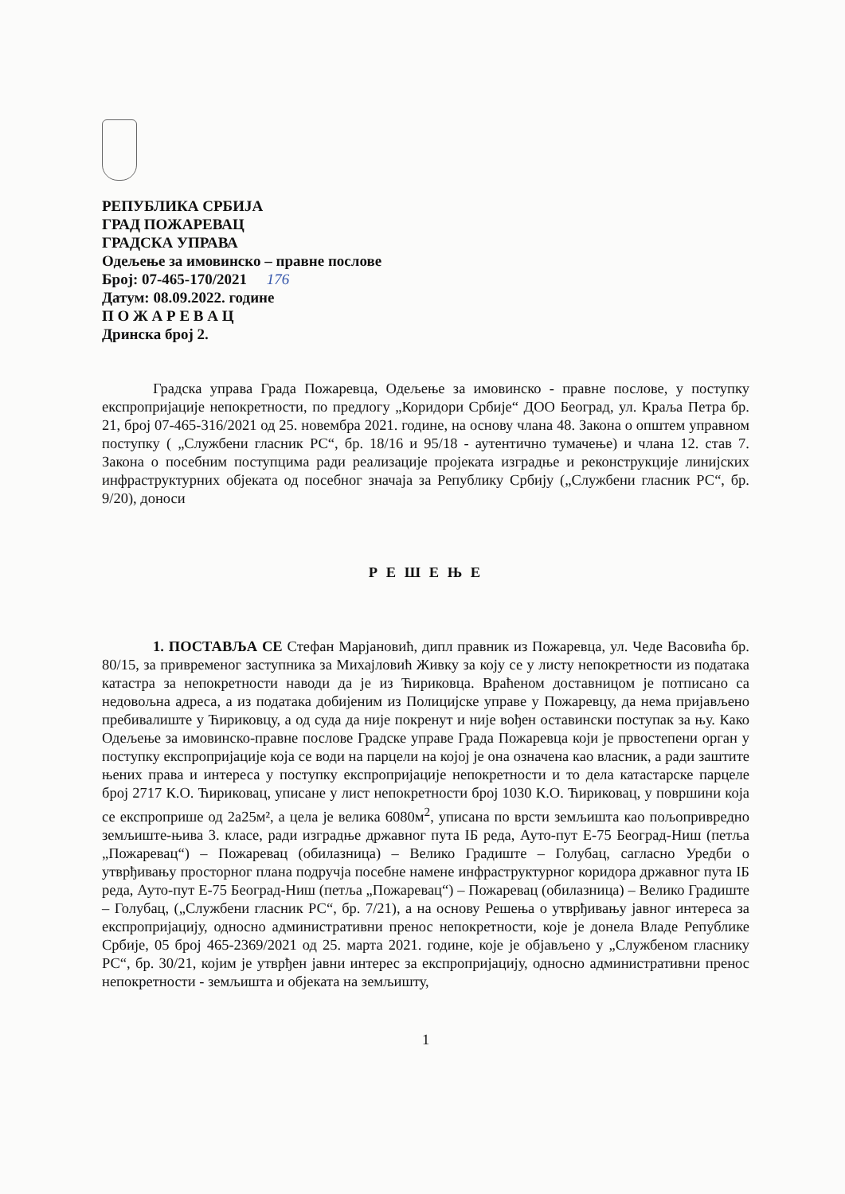РЕПУБЛИКА СРБИЈА
ГРАД ПОЖАРЕВАЦ
ГРАДСКА УПРАВА
Одељење за имовинско – правне послове
Број: 07-465-170/2021 176
Датум: 08.09.2022. године
П О Ж А Р Е В А Ц
Дринска број 2.
Градска управа Града Пожаревца, Одељење за имовинско - правне послове, у поступку експропријације непокретности, по предлогу „Коридори Србије“ ДОО Београд, ул. Краља Петра бр. 21, број 07-465-316/2021 од 25. новембра 2021. године, на основу члана 48. Закона о општем управном поступку ( „Службени гласник РС“, бр. 18/16 и 95/18 - аутентично тумачење) и члана 12. став 7. Закона о посебним поступцима ради реализације пројеката изградње и реконструкције линијских инфраструктурних објеката од посебног значаја за Републику Србију („Службени гласник РС“, бр. 9/20), доноси
Р Е Ш Е Њ Е
1. ПОСТАВЉА СЕ Стефан Марјановић, дипл правник из Пожаревца, ул. Чеде Васовића бр. 80/15, за привременог заступника за Михајловић Живку за коју се у листу непокретности из података катастра за непокретности наводи да је из Ћириковца. Враћеном доставницом је потписано са недовољна адреса, а из података добијеним из Полицијске управе у Пожаревцу, да нема пријављено пребивалиште у Ћириковцу, а од суда да није покренут и није вођен оставински поступак за њу. Како Одељење за имовинско-правне послове Градске управе Града Пожаревца који је првостепени орган у поступку експропријације која се води на парцели на којој је она означена као власник, а ради заштите њених права и интереса у поступку експропријације непокретности и то дела катастарске парцеле број 2717 К.О. Ћириковац, уписане у лист непокретности број 1030 К.О. Ћириковац, у површини која се експроприше од 2а25м², а цела је велика 6080м<sup>2</sup>, уписана по врсти земљишта као пољопривредно земљиште-њива 3. класе, ради изградње државног пута IБ реда, Ауто-пут Е-75 Београд-Ниш (петља „Пожаревац“) – Пожаревац (обилазница) – Велико Градиште – Голубац, сагласно Уредби о утврђивању просторног плана подручја посебне намене инфраструктурног коридора државног пута IБ реда, Ауто-пут Е-75 Београд-Ниш (петља „Пожаревац“) – Пожаревац (обилазница) – Велико Градиште – Голубац, („Службени гласник РС“, бр. 7/21), а на основу Решења о утврђивању јавног интереса за експропријацију, односно административни пренос непокретности, које је донела Владе Републике Србије, 05 број 465-2369/2021 од 25. марта 2021. године, које је објављено у „Службеном гласнику РС“, бр. 30/21, којим је утврђен јавни интерес за експропријацију, односно административни пренос непокретности - земљишта и објеката на земљишту,
1